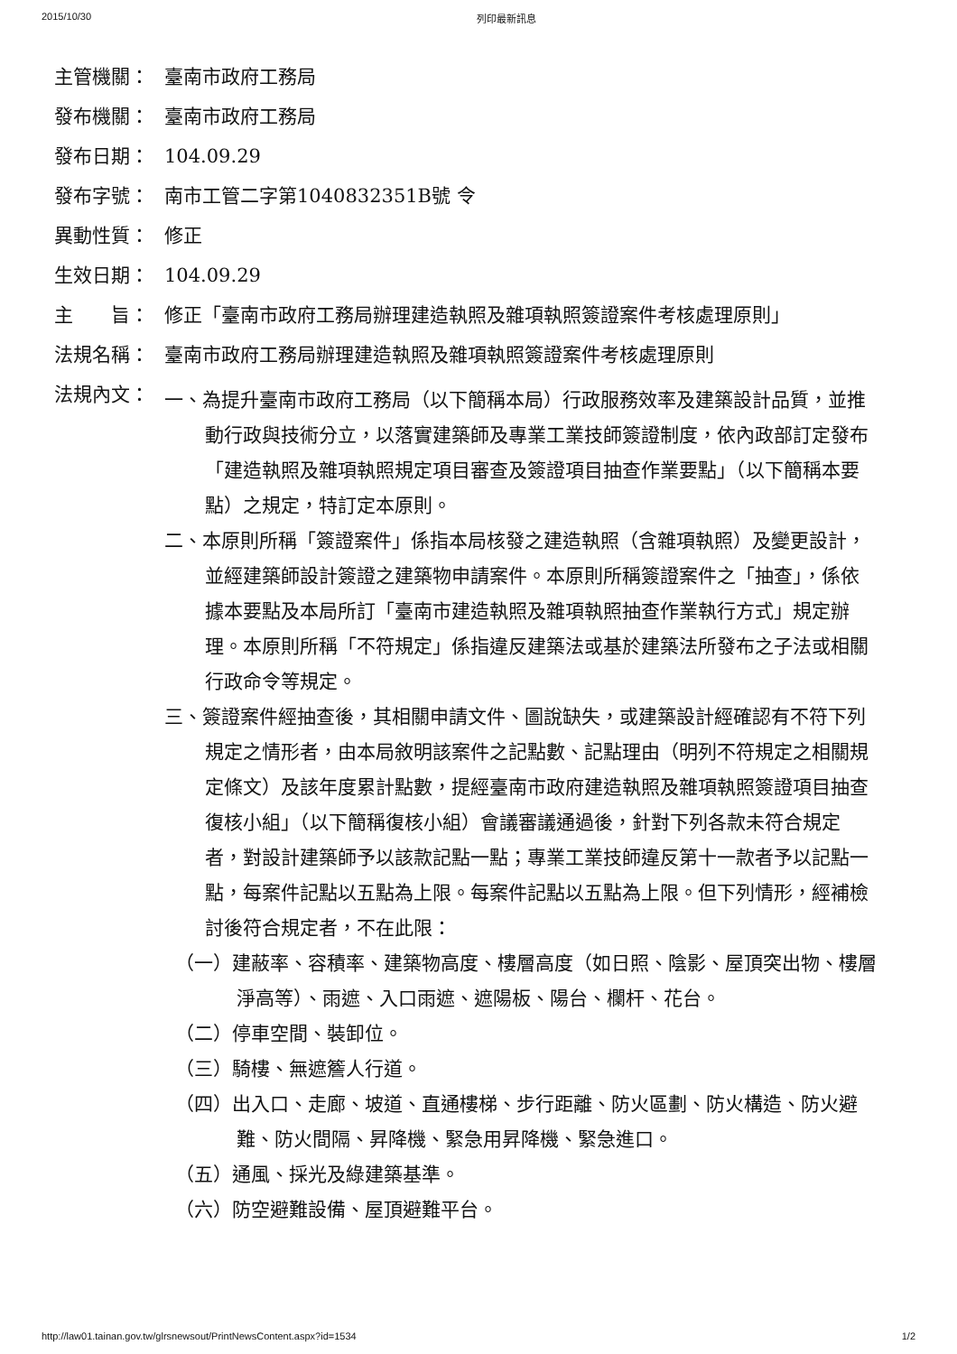2015/10/30 列印最新訊息
主管機關： 臺南市政府工務局
發布機關： 臺南市政府工務局
發布日期： 104.09.29
發布字號： 南市工管二字第1040832351B號 令
異動性質： 修正
生效日期： 104.09.29
主　　旨： 修正「臺南市政府工務局辦理建造執照及雜項執照簽證案件考核處理原則」
法規名稱： 臺南市政府工務局辦理建造執照及雜項執照簽證案件考核處理原則
法規內文：
一、為提升臺南市政府工務局（以下簡稱本局）行政服務效率及建築設計品質，並推動行政與技術分立，以落實建築師及專業工業技師簽證制度，依內政部訂定發布「建造執照及雜項執照規定項目審查及簽證項目抽查作業要點」（以下簡稱本要點）之規定，特訂定本原則。
二、本原則所稱「簽證案件」係指本局核發之建造執照（含雜項執照）及變更設計，並經建築師設計簽證之建築物申請案件。本原則所稱簽證案件之「抽查」，係依據本要點及本局所訂「臺南市建造執照及雜項執照抽查作業執行方式」規定辦理。本原則所稱「不符規定」係指違反建築法或基於建築法所發布之子法或相關行政命令等規定。
三、簽證案件經抽查後，其相關申請文件、圖說缺失，或建築設計經確認有不符下列規定之情形者，由本局敘明該案件之記點數、記點理由（明列不符規定之相關規定條文）及該年度累計點數，提經臺南市政府建造執照及雜項執照簽證項目抽查復核小組」（以下簡稱復核小組）會議審議通過後，針對下列各款未符合規定者，對設計建築師予以該款記點一點；專業工業技師違反第十一款者予以記點一點，每案件記點以五點為上限。每案件記點以五點為上限。但下列情形，經補檢討後符合規定者，不在此限：
（一）建蔽率、容積率、建築物高度、樓層高度（如日照、陰影、屋頂突出物、樓層淨高等）、雨遮、入口雨遮、遮陽板、陽台、欄杆、花台。
（二）停車空間、裝卸位。
（三）騎樓、無遮簷人行道。
（四）出入口、走廊、坡道、直通樓梯、步行距離、防火區劃、防火構造、防火避難、防火間隔、昇降機、緊急用昇降機、緊急進口。
（五）通風、採光及綠建築基準。
（六）防空避難設備、屋頂避難平台。
http://law01.tainan.gov.tw/glrsnewsout/PrintNewsContent.aspx?id=1534 1/2